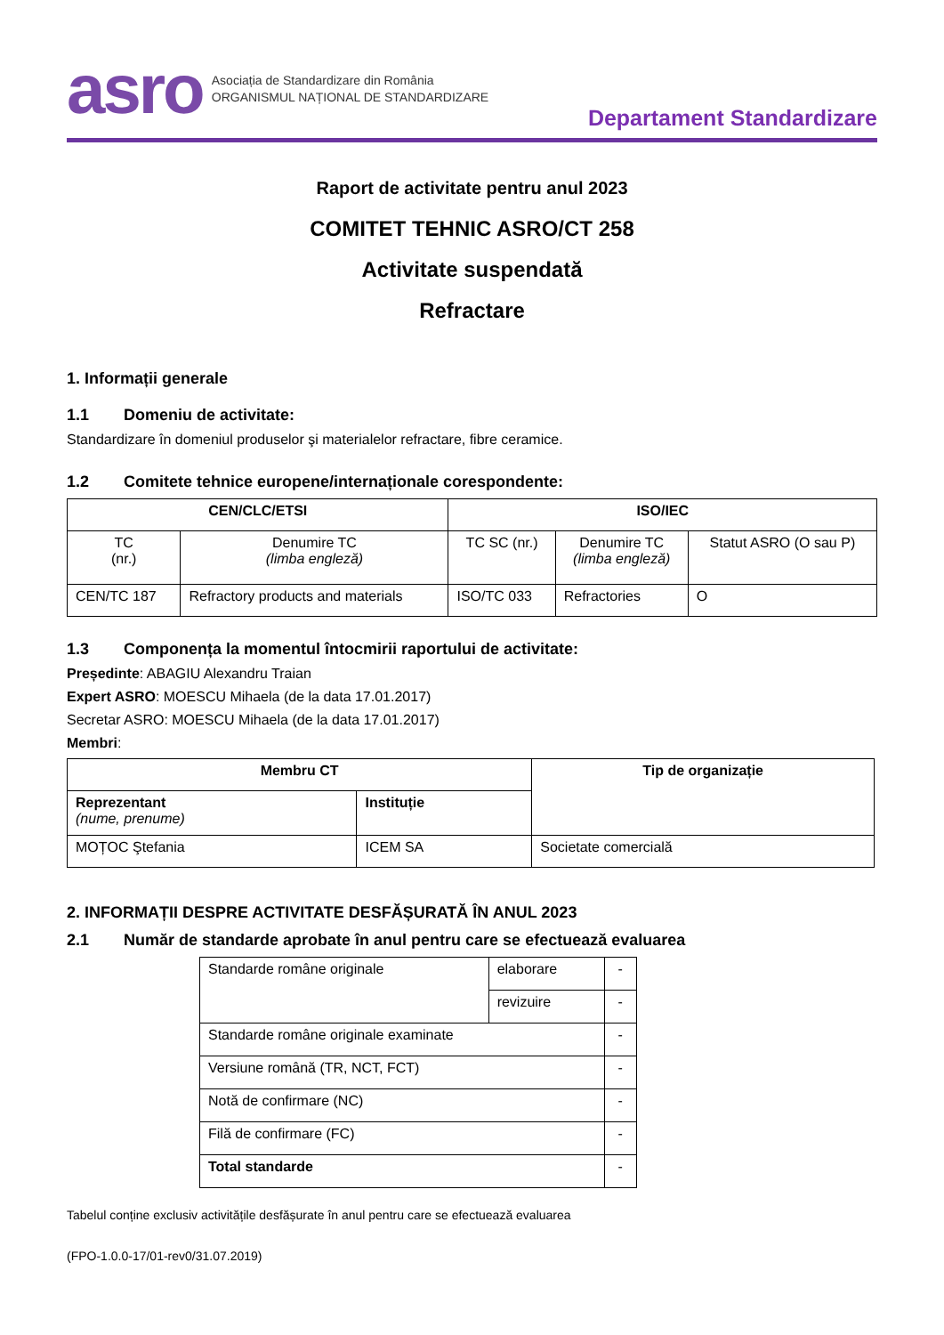asro
Asociația de Standardizare din România
ORGANISMUL NAȚIONAL DE STANDARDIZARE
Departament Standardizare
Raport de activitate pentru anul 2023
COMITET TEHNIC ASRO/CT 258
Activitate suspendată
Refractare
1. Informații generale
1.1 Domeniu de activitate:
Standardizare în domeniul produselor şi materialelor refractare, fibre ceramice.
1.2 Comitete tehnice europene/internaționale corespondente:
| CEN/CLC/ETSI | | ISO/IEC | | |
| --- | --- | --- | --- | --- |
| TC (nr.) | Denumire TC (limba engleză) | TC SC (nr.) | Denumire TC (limba engleză) | Statut ASRO (O sau P) |
| CEN/TC 187 | Refractory products and materials | ISO/TC 033 | Refractories | O |
1.3 Componența la momentul întocmirii raportului de activitate:
Președinte: ABAGIU Alexandru Traian
Expert ASRO: MOESCU Mihaela (de la data 17.01.2017)
Secretar ASRO: MOESCU Mihaela (de la data 17.01.2017)
Membri:
| Membru CT | | Tip de organizație |
| --- | --- | --- |
| Reprezentant (nume, prenume) | Instituție | |
| MOȚOC Ştefania | ICEM SA | Societate comercială |
2. INFORMAȚII DESPRE ACTIVITATE DESFĂȘURATĂ ÎN ANUL 2023
2.1 Număr de standarde aprobate în anul pentru care se efectuează evaluarea
| Standarde române originale | elaborare | - |
| | revizuire | - |
| Standarde române originale examinate | | - |
| Versiune română (TR, NCT, FCT) | | - |
| Notă de confirmare (NC) | | - |
| Filă de confirmare (FC) | | - |
| Total standarde | | - |
Tabelul conține exclusiv activitățile desfășurate în anul pentru care se efectuează evaluarea
(FPO-1.0.0-17/01-rev0/31.07.2019)